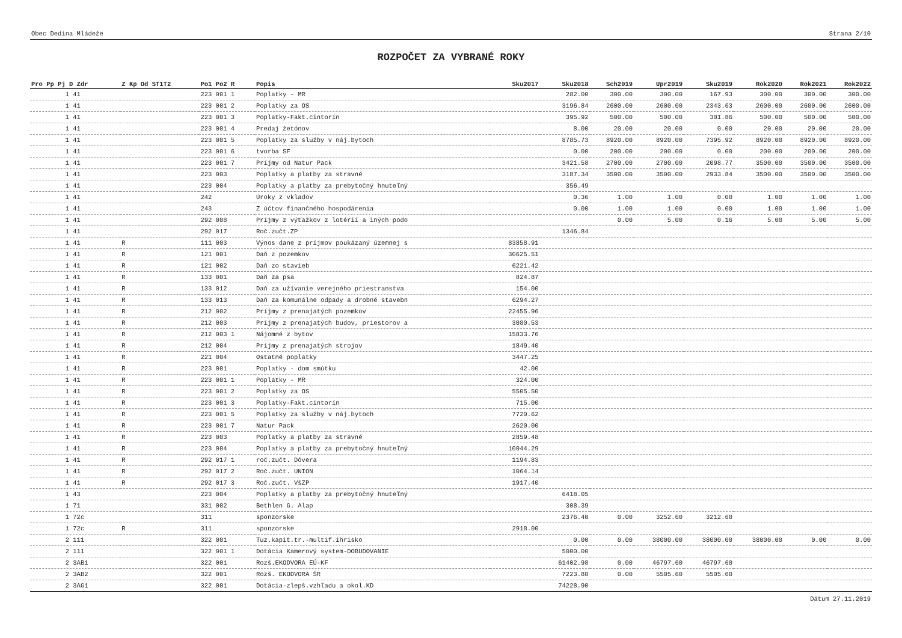Obec Dedina Mládeže Strana 2/10
ROZPOČET ZA VYBRANÉ ROKY
| Pro Pp Pj D Zdr | Z Kp Od ST1T2 | Po1 Po2 R | Popis | Sku2017 | Sku2018 | Sch2019 | Upr2019 | Sku2019 | Rok2020 | Rok2021 | Rok2022 |
| --- | --- | --- | --- | --- | --- | --- | --- | --- | --- | --- | --- |
| 1 41 | | 223 001 1 | Poplatky - MR | | 282.00 | 300.00 | 300.00 | 167.93 | 300.00 | 300.00 | 300.00 |
| 1 41 | | 223 001 2 | Poplatky za OS | | 3196.84 | 2600.00 | 2600.00 | 2343.63 | 2600.00 | 2600.00 | 2600.00 |
| 1 41 | | 223 001 3 | Poplatky-Fakt.cintorín | | 395.92 | 500.00 | 500.00 | 301.86 | 500.00 | 500.00 | 500.00 |
| 1 41 | | 223 001 4 | Predaj žetónov | | 8.00 | 20.00 | 20.00 | 0.00 | 20.00 | 20.00 | 20.00 |
| 1 41 | | 223 001 5 | Poplatky za služby v náj.bytoch | | 8785.73 | 8920.00 | 8920.00 | 7395.92 | 8920.00 | 8920.00 | 8920.00 |
| 1 41 | | 223 001 6 | tvorba SF | | 0.00 | 200.00 | 200.00 | 0.00 | 200.00 | 200.00 | 200.00 |
| 1 41 | | 223 001 7 | Príjmy od Natur Pack | | 3421.58 | 2700.00 | 2700.00 | 2098.77 | 3500.00 | 3500.00 | 3500.00 |
| 1 41 | | 223 003 | Poplatky a platby za stravné | | 3187.34 | 3500.00 | 3500.00 | 2933.84 | 3500.00 | 3500.00 | 3500.00 |
| 1 41 | | 223 004 | Poplatky a platby za prebytočný hnuteľný | | 356.49 | | | | | | |
| 1 41 | | 242 | Úroky z vkladov | | 0.36 | 1.00 | 1.00 | 0.00 | 1.00 | 1.00 | 1.00 |
| 1 41 | | 243 | Z účtov finančného hospodárenia | | 0.00 | 1.00 | 1.00 | 0.00 | 1.00 | 1.00 | 1.00 |
| 1 41 | | 292 008 | Príjmy z výťažkov z lotérií a iných podo | | | 0.00 | 5.00 | 0.16 | 5.00 | 5.00 | 5.00 |
| 1 41 | | 292 017 | Roč.zučt.ZP | | 1346.84 | | | | | | |
| 1 41 | R | 111 003 | Výnos dane z príjmov poukázaný územnej s | 83858.91 | | | | | | | |
| 1 41 | R | 121 001 | Daň z pozemkov | 30625.51 | | | | | | | |
| 1 41 | R | 121 002 | Daň zo stavieb | 6221.42 | | | | | | | |
| 1 41 | R | 133 001 | Daň za psa | 824.87 | | | | | | | |
| 1 41 | R | 133 012 | Daň za užívanie verejného priestranstva | 154.00 | | | | | | | |
| 1 41 | R | 133 013 | Daň za komunálne odpady a drobné stavebn | 6294.27 | | | | | | | |
| 1 41 | R | 212 002 | Príjmy z prenajatých pozemkov | 22455.96 | | | | | | | |
| 1 41 | R | 212 003 | Príjmy z prenajatých budov, priestorov a | 3080.53 | | | | | | | |
| 1 41 | R | 212 003 1 | Nájomné z bytov | 15833.76 | | | | | | | |
| 1 41 | R | 212 004 | Príjmy z prenajatých strojov | 1849.40 | | | | | | | |
| 1 41 | R | 221 004 | Ostatné poplatky | 3447.25 | | | | | | | |
| 1 41 | R | 223 001 | Poplatky - dom smútku | 42.00 | | | | | | | |
| 1 41 | R | 223 001 1 | Poplatky - MR | 324.00 | | | | | | | |
| 1 41 | R | 223 001 2 | Poplatky za OS | 5505.50 | | | | | | | |
| 1 41 | R | 223 001 3 | Poplatky-Fakt.cintorín | 715.00 | | | | | | | |
| 1 41 | R | 223 001 5 | Poplatky za služby v náj.bytoch | 7720.62 | | | | | | | |
| 1 41 | R | 223 001 7 | Natur Pack | 2620.00 | | | | | | | |
| 1 41 | R | 223 003 | Poplatky a platby za stravné | 2859.48 | | | | | | | |
| 1 41 | R | 223 004 | Poplatky a platby za prebytočný hnuteľný | 10044.29 | | | | | | | |
| 1 41 | R | 292 017 1 | roč.zučt. Dôvera | 1194.83 | | | | | | | |
| 1 41 | R | 292 017 2 | Roč.zučt. UNION | 1064.14 | | | | | | | |
| 1 41 | R | 292 017 3 | Roč.zučt. VšZP | 1917.40 | | | | | | | |
| 1 43 | | 223 004 | Poplatky a platby za prebytočný hnuteľný | | 6418.05 | | | | | | |
| 1 71 | | 331 002 | Bethlen G. Alap | | 308.39 | | | | | | |
| 1 72c | | 311 | sponzorske | | 2376.40 | 0.00 | 3252.60 | 3212.60 | | | |
| 1 72c | R | 311 | sponzorske | 2918.00 | | | | | | | |
| 2 111 | | 322 001 | Tuz.kapit.tr.-multif.ihrisko | | 0.00 | 0.00 | 38000.00 | 38000.00 | 38000.00 | 0.00 | 0.00 |
| 2 111 | | 322 001 1 | Dotácia Kamerový system-DOBUDOVANIE | | 5000.00 | | | | | | |
| 2 3AB1 | | 322 001 | Rozš.EKODVORA EÚ-KF | | 61402.98 | 0.00 | 46797.60 | 46797.60 | | | |
| 2 3AB2 | | 322 001 | Rozš. EKODVORA ŠR | | 7223.88 | 0.00 | 5505.60 | 5505.60 | | | |
| 2 3AG1 | | 322 001 | Dotácia-zlepš.vzhľadu a okol.KD | | 74228.90 | | | | | | |
Dátum 27.11.2019